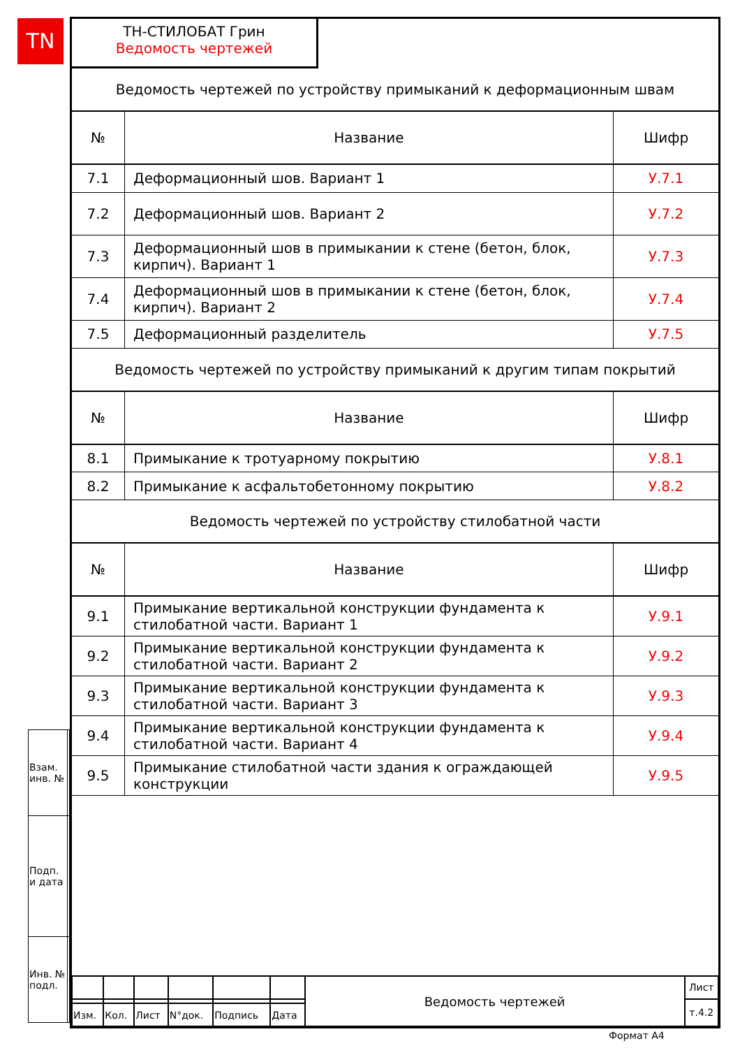TN
ТН-СТИЛОБАТ Грин
Ведомость чертежей
| Ведомость чертежей по устройству примыканий к деформационным швам | | |
| № | Название | Шифр |
| 7.1 | Деформационный шов. Вариант 1 | У.7.1 |
| 7.2 | Деформационный шов. Вариант 2 | У.7.2 |
| 7.3 | Деформационный шов в примыкании к стене (бетон, блок, кирпич). Вариант 1 | У.7.3 |
| 7.4 | Деформационный шов в примыкании к стене (бетон, блок, кирпич). Вариант 2 | У.7.4 |
| 7.5 | Деформационный разделитель | У.7.5 |
| Ведомость чертежей по устройству примыканий к другим типам покрытий | | |
| № | Название | Шифр |
| 8.1 | Примыкание к тротуарному покрытию | У.8.1 |
| 8.2 | Примыкание к асфальтобетонному покрытию | У.8.2 |
| Ведомость чертежей по устройству стилобатной части | | |
| № | Название | Шифр |
| 9.1 | Примыкание вертикальной конструкции фундамента к стилобатной части. Вариант 1 | У.9.1 |
| 9.2 | Примыкание вертикальной конструкции фундамента к стилобатной части. Вариант 2 | У.9.2 |
| 9.3 | Примыкание вертикальной конструкции фундамента к стилобатной части. Вариант 3 | У.9.3 |
| 9.4 | Примыкание вертикальной конструкции фундамента к стилобатной части. Вариант 4 | У.9.4 |
| 9.5 | Примыкание стилобатной части здания к ограждающей конструкции | У.9.5 |
| Взам. инв. № | |
| Подп. и дата | |
| Инв. № подл. | |
| | | | | | | Ведомость чертежей | Лист |
| | | | | | | | т.4.2 |
| Изм. | Кол. | Лист | N°док. | Подпись | Дата | | |
Формат А4